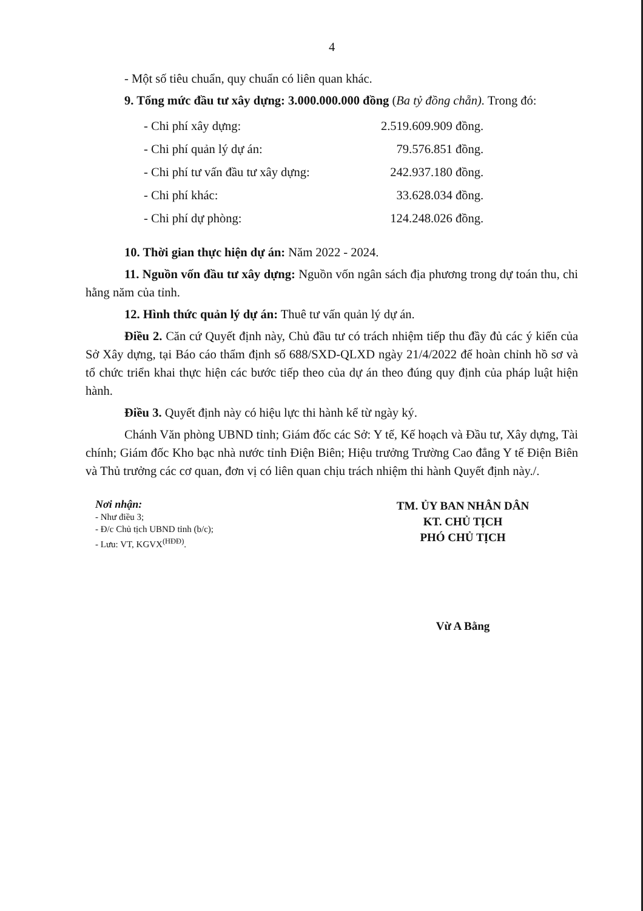4
- Một số tiêu chuẩn, quy chuẩn có liên quan khác.
9. Tổng mức đầu tư xây dựng: 3.000.000.000 đồng (Ba tỷ đồng chẵn). Trong đó:
| - Chi phí xây dựng: | 2.519.609.909 đồng. |
| - Chi phí quản lý dự án: | 79.576.851 đồng. |
| - Chi phí tư vấn đầu tư xây dựng: | 242.937.180 đồng. |
| - Chi phí khác: | 33.628.034 đồng. |
| - Chi phí dự phòng: | 124.248.026 đồng. |
10. Thời gian thực hiện dự án: Năm 2022 - 2024.
11. Nguồn vốn đầu tư xây dựng: Nguồn vốn ngân sách địa phương trong dự toán thu, chi hằng năm của tỉnh.
12. Hình thức quản lý dự án: Thuê tư vấn quản lý dự án.
Điều 2. Căn cứ Quyết định này, Chủ đầu tư có trách nhiệm tiếp thu đầy đủ các ý kiến của Sở Xây dựng, tại Báo cáo thẩm định số 688/SXD-QLXD ngày 21/4/2022 để hoàn chỉnh hồ sơ và tổ chức triển khai thực hiện các bước tiếp theo của dự án theo đúng quy định của pháp luật hiện hành.
Điều 3. Quyết định này có hiệu lực thi hành kể từ ngày ký.
Chánh Văn phòng UBND tỉnh; Giám đốc các Sở: Y tế, Kế hoạch và Đầu tư, Xây dựng, Tài chính; Giám đốc Kho bạc nhà nước tỉnh Điện Biên; Hiệu trưởng Trường Cao đẳng Y tế Điện Biên và Thủ trưởng các cơ quan, đơn vị có liên quan chịu trách nhiệm thi hành Quyết định này./.
Nơi nhận:
- Như điều 3;
- Đ/c Chủ tịch UBND tỉnh (b/c);
- Lưu: VT, KGVX<sup>(HĐĐ)</sup>.
TM. ỦY BAN NHÂN DÂN
KT. CHỦ TỊCH
PHÓ CHỦ TỊCH
Vừ A Bằng